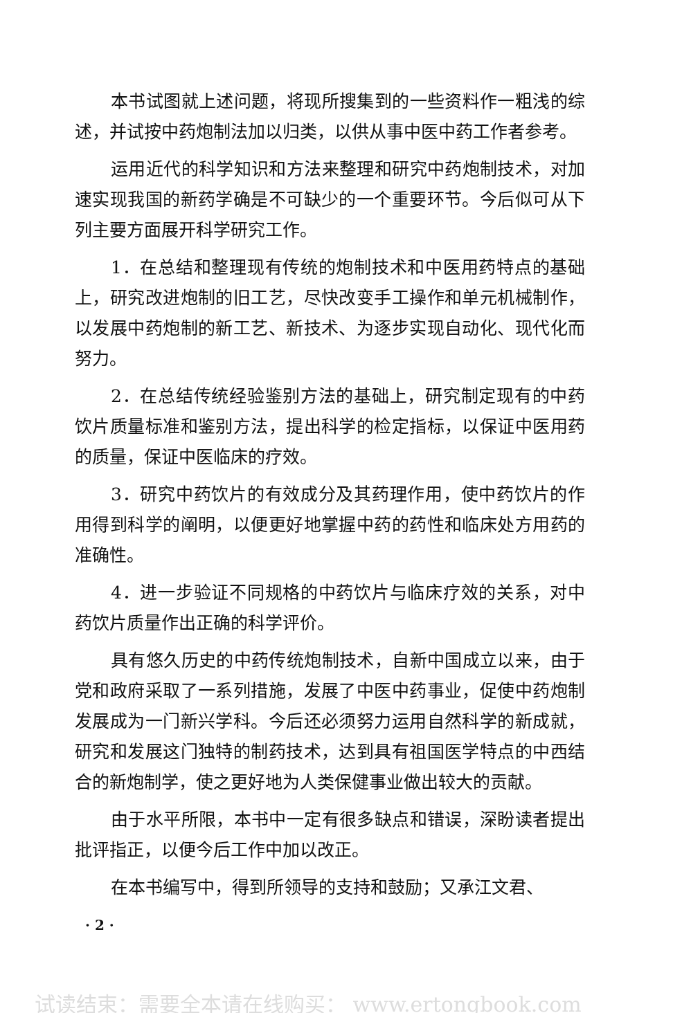本书试图就上述问题，将现所搜集到的一些资料作一粗浅的综述，并试按中药炮制法加以归类，以供从事中医中药工作者参考。
运用近代的科学知识和方法来整理和研究中药炮制技术，对加速实现我国的新药学确是不可缺少的一个重要环节。今后似可从下列主要方面展开科学研究工作。
1．在总结和整理现有传统的炮制技术和中医用药特点的基础上，研究改进炮制的旧工艺，尽快改变手工操作和单元机械制作，以发展中药炮制的新工艺、新技术、为逐步实现自动化、现代化而努力。
2．在总结传统经验鉴别方法的基础上，研究制定现有的中药饮片质量标准和鉴别方法，提出科学的检定指标，以保证中医用药的质量，保证中医临床的疗效。
3．研究中药饮片的有效成分及其药理作用，使中药饮片的作用得到科学的阐明，以便更好地掌握中药的药性和临床处方用药的准确性。
4．进一步验证不同规格的中药饮片与临床疗效的关系，对中药饮片质量作出正确的科学评价。
具有悠久历史的中药传统炮制技术，自新中国成立以来，由于党和政府采取了一系列措施，发展了中医中药事业，促使中药炮制发展成为一门新兴学科。今后还必须努力运用自然科学的新成就，研究和发展这门独特的制药技术，达到具有祖国医学特点的中西结合的新炮制学，使之更好地为人类保健事业做出较大的贡献。
由于水平所限，本书中一定有很多缺点和错误，深盼读者提出批评指正，以便今后工作中加以改正。
在本书编写中，得到所领导的支持和鼓励；又承江文君、
· 2 ·
试读结束：需要全本请在线购买： www.ertongbook.com